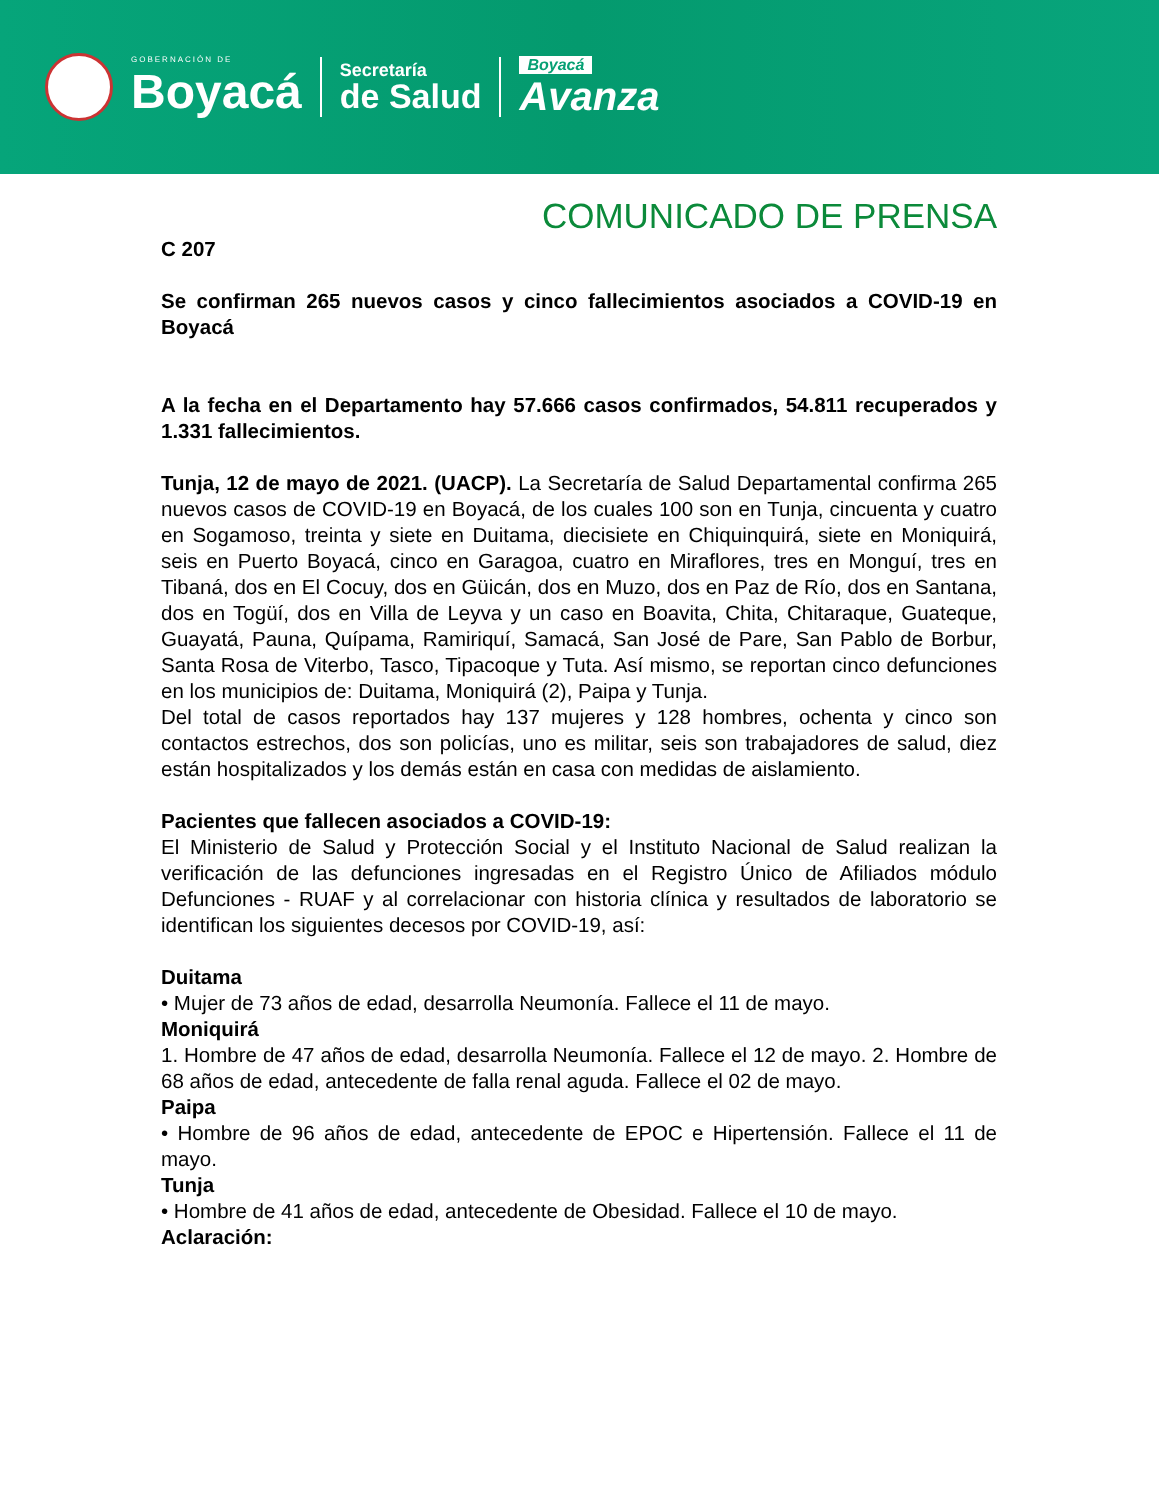GOBERNACIÓN DE
Boyacá
Secretaría
de Salud
Boyacá
Avanza
COMUNICADO DE PRENSA
C 207
Se confirman 265 nuevos casos y cinco fallecimientos asociados a COVID-19 en Boyacá
A la fecha en el Departamento hay 57.666 casos confirmados, 54.811 recuperados y 1.331 fallecimientos.
Tunja, 12 de mayo de 2021. (UACP). La Secretaría de Salud Departamental confirma 265 nuevos casos de COVID-19 en Boyacá, de los cuales 100 son en Tunja, cincuenta y cuatro en Sogamoso, treinta y siete en Duitama, diecisiete en Chiquinquirá, siete en Moniquirá, seis en Puerto Boyacá, cinco en Garagoa, cuatro en Miraflores, tres en Monguí, tres en Tibaná, dos en El Cocuy, dos en Güicán, dos en Muzo, dos en Paz de Río, dos en Santana, dos en Togüí, dos en Villa de Leyva y un caso en Boavita, Chita, Chitaraque, Guateque, Guayatá, Pauna, Quípama, Ramiriquí, Samacá, San José de Pare, San Pablo de Borbur, Santa Rosa de Viterbo, Tasco, Tipacoque y Tuta. Así mismo, se reportan cinco defunciones en los municipios de: Duitama, Moniquirá (2), Paipa y Tunja.
Del total de casos reportados hay 137 mujeres y 128 hombres, ochenta y cinco son contactos estrechos, dos son policías, uno es militar, seis son trabajadores de salud, diez están hospitalizados y los demás están en casa con medidas de aislamiento.
Pacientes que fallecen asociados a COVID-19:
El Ministerio de Salud y Protección Social y el Instituto Nacional de Salud realizan la verificación de las defunciones ingresadas en el Registro Único de Afiliados módulo Defunciones - RUAF y al correlacionar con historia clínica y resultados de laboratorio se identifican los siguientes decesos por COVID-19, así:
Duitama
• Mujer de 73 años de edad, desarrolla Neumonía. Fallece el 11 de mayo.
Moniquirá
1. Hombre de 47 años de edad, desarrolla Neumonía. Fallece el 12 de mayo. 2. Hombre de 68 años de edad, antecedente de falla renal aguda. Fallece el 02 de mayo.
Paipa
• Hombre de 96 años de edad, antecedente de EPOC e Hipertensión. Fallece el 11 de mayo.
Tunja
• Hombre de 41 años de edad, antecedente de Obesidad. Fallece el 10 de mayo.
Aclaración: